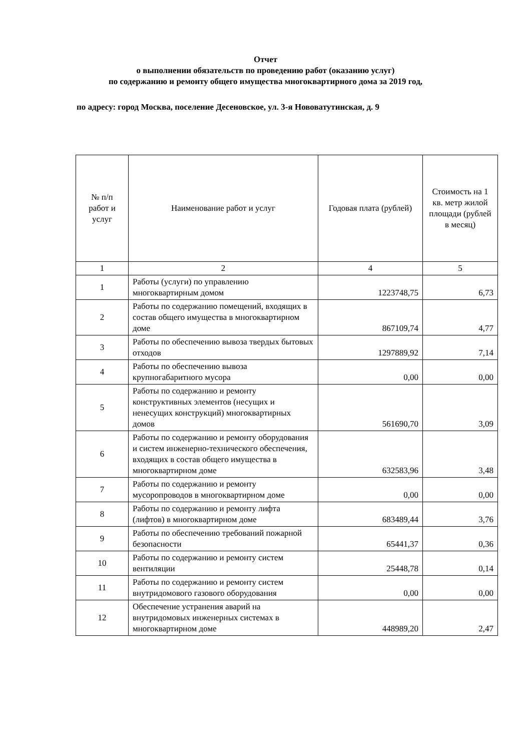Отчет
о выполнении обязательств по проведению работ (оказанию услуг)
по содержанию и ремонту общего имущества многоквартирного дома за 2019 год,
по адресу: город Москва, поселение Десеновское, ул. 3-я Нововатутинская, д. 9
| № п/п работ и услуг | Наименование работ и услуг | Годовая плата (рублей) | Стоимость на 1 кв. метр жилой площади (рублей в месяц) |
| --- | --- | --- | --- |
| 1 | 2 | 4 | 5 |
| 1 | Работы (услуги) по управлению многоквартирным домом | 1223748,75 | 6,73 |
| 2 | Работы по содержанию помещений, входящих в состав общего имущества в многоквартирном доме | 867109,74 | 4,77 |
| 3 | Работы по обеспечению вывоза твердых бытовых отходов | 1297889,92 | 7,14 |
| 4 | Работы по обеспечению вывоза крупногабаритного мусора | 0,00 | 0,00 |
| 5 | Работы по содержанию и ремонту конструктивных элементов (несущих и ненесущих конструкций) многоквартирных домов | 561690,70 | 3,09 |
| 6 | Работы по содержанию и ремонту оборудования и систем инженерно-технического обеспечения, входящих в состав общего имущества в многоквартирном доме | 632583,96 | 3,48 |
| 7 | Работы по содержанию и ремонту мусоропроводов в многоквартирном доме | 0,00 | 0,00 |
| 8 | Работы по содержанию и ремонту лифта (лифтов) в многоквартирном доме | 683489,44 | 3,76 |
| 9 | Работы по обеспечению требований пожарной безопасности | 65441,37 | 0,36 |
| 10 | Работы по содержанию и ремонту систем вентиляции | 25448,78 | 0,14 |
| 11 | Работы по содержанию и ремонту систем внутридомового газового оборудования | 0,00 | 0,00 |
| 12 | Обеспечение устранения аварий на внутридомовых инженерных системах в многоквартирном доме | 448989,20 | 2,47 |